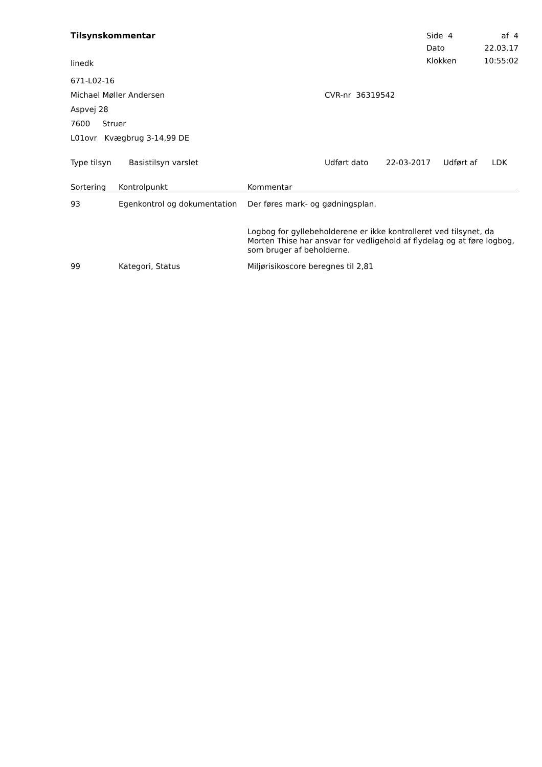Tilsynskommentar
linedk
| Side 4 | af 4 |
| Dato | 22.03.17 |
| Klokken | 10:55:02 |
671-L02-16
Michael Møller Andersen CVR-nr 36319542
Aspvej 28
7600 Struer
L01ovr Kvægbrug 3-14,99 DE
Type tilsyn Basistilsyn varslet Udført dato 22-03-2017 Udført af LDK
| Sortering | Kontrolpunkt | Kommentar |
| --- | --- | --- |
| 93 | Egenkontrol og dokumentation | Der føres mark- og gødningsplan. Logbog for gyllebeholderene er ikke kontrolleret ved tilsynet, da Morten Thise har ansvar for vedligehold af flydelag og at føre logbog, som bruger af beholderne. |
| 99 | Kategori, Status | Miljørisikoscore beregnes til 2,81 |